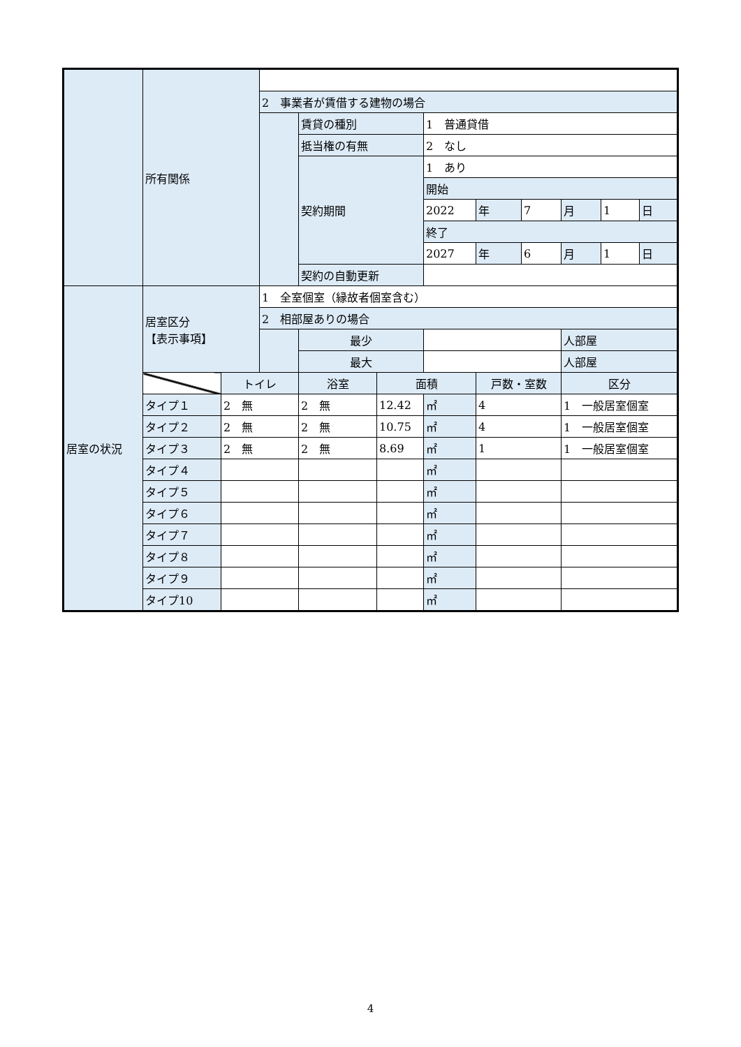| | 所有関係 | | | | | | | | | | |
| | | | 2 事業者が賃借する建物の場合 | | | | | | | | |
| | | | | 賃貸の種別 | | 1 普通貸借 | | | | | |
| | | | | 抵当権の有無 | | 2 なし | | | | | |
| | | | | 契約期間 | | 1 あり | | | | | |
| | | | | | | 開始 | | | | | |
| | | | | | | 2022 | 年 | 7 | 月 | 1 | 日 |
| | | | | | | 終了 | | | | | |
| | | | | | | 2027 | 年 | 6 | 月 | 1 | 日 |
| | | | | 契約の自動更新 | | | | | | | |
| 居室の状況 | 居室区分 【表示事項】 | | 1 全室個室（縁故者個室含む） | | | | | | | | |
| | | | 2 相部屋ありの場合 | | | | | | | | |
| | | | | 最少 | | | | | 人部屋 | | |
| | | | | 最大 | | | | | 人部屋 | | |
| | | トイレ | | 浴室 | 面積 | | 戸数・室数 | | 区分 | | |
| | タイプ１ | 2 無 | | 2 無 | 12.42 | ㎡ | 4 | | 1 一般居室個室 | | |
| | タイプ２ | 2 無 | | 2 無 | 10.75 | ㎡ | 4 | | 1 一般居室個室 | | |
| | タイプ３ | 2 無 | | 2 無 | 8.69 | ㎡ | 1 | | 1 一般居室個室 | | |
| | タイプ４ | | | | | ㎡ | | | | | |
| | タイプ５ | | | | | ㎡ | | | | | |
| | タイプ６ | | | | | ㎡ | | | | | |
| | タイプ７ | | | | | ㎡ | | | | | |
| | タイプ８ | | | | | ㎡ | | | | | |
| | タイプ９ | | | | | ㎡ | | | | | |
| | タイプ10 | | | | | ㎡ | | | | | |
4